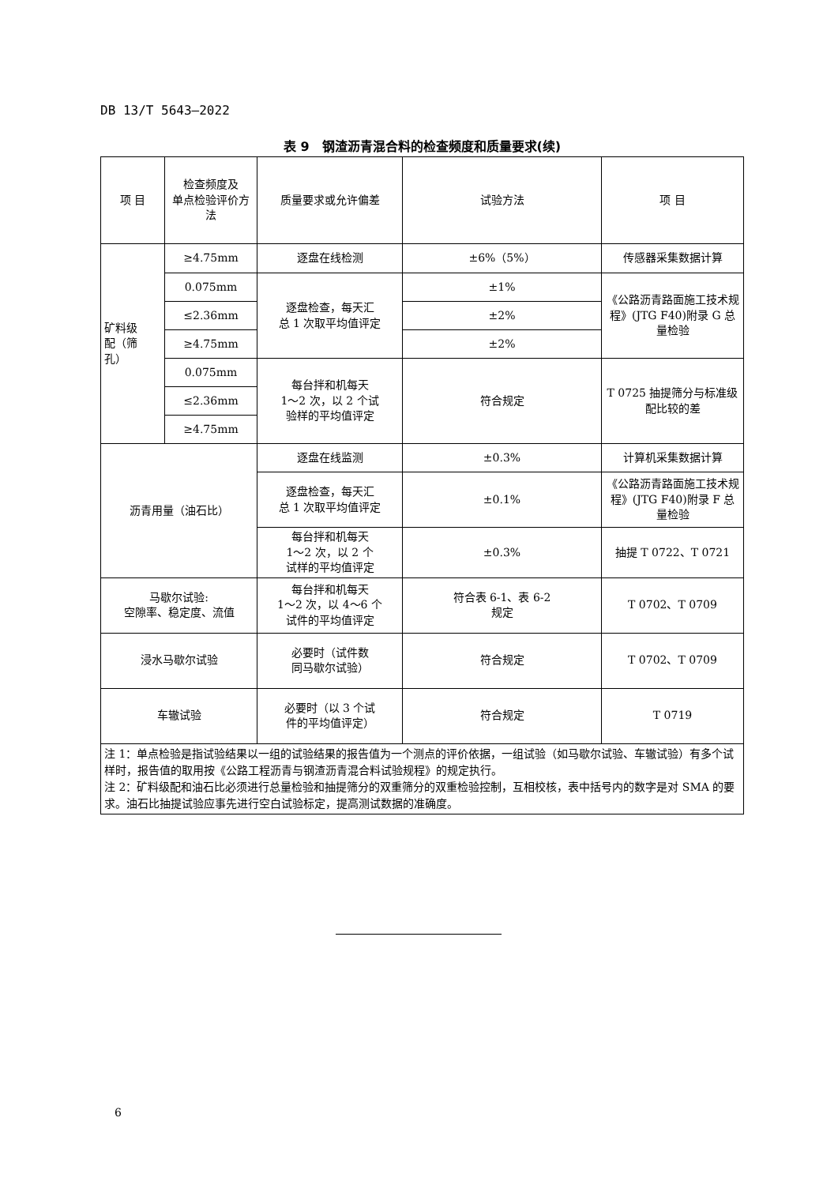DB 13/T 5643—2022
表 9　钢渣沥青混合料的检查频度和质量要求(续)
| 项 目 | 检查频度及 单点检验评价方法 | 质量要求或允许偏差 | 试验方法 | 项 目 |
| 矿料级 配（筛 孔） | ≥4.75mm | 逐盘在线检测 | ±6%（5%） | 传感器采集数据计算 |
| | 0.075mm | 逐盘检查，每天汇 总 1 次取平均值评定 | ±1% | 《公路沥青路面施工技术规程》(JTG F40)附录 G 总量检验 |
| | ≤2.36mm | | ±2% | |
| | ≥4.75mm | | ±2% | |
| | 0.075mm | 每台拌和机每天 1～2 次，以 2 个试 验样的平均值评定 | 符合规定 | T 0725 抽提筛分与标准级配比较的差 |
| | ≤2.36mm | | | |
| | ≥4.75mm | | | |
| 沥青用量（油石比） | | 逐盘在线监测 | ±0.3% | 计算机采集数据计算 |
| | | 逐盘检查，每天汇 总 1 次取平均值评定 | ±0.1% | 《公路沥青路面施工技术规程》(JTG F40)附录 F 总量检验 |
| | | 每台拌和机每天 1～2 次，以 2 个 试样的平均值评定 | ±0.3% | 抽提 T 0722、T 0721 |
| 马歇尔试验: 空隙率、稳定度、流值 | | 每台拌和机每天 1～2 次，以 4～6 个 试件的平均值评定 | 符合表 6-1、表 6-2 规定 | T 0702、T 0709 |
| 浸水马歇尔试验 | | 必要时（试件数 同马歇尔试验） | 符合规定 | T 0702、T 0709 |
| 车辙试验 | | 必要时（以 3 个试 件的平均值评定） | 符合规定 | T 0719 |
| 注 1：单点检验是指试验结果以一组的试验结果的报告值为一个测点的评价依据，一组试验（如马歇尔试验、车辙试验）有多个试样时，报告值的取用按《公路工程沥青与钢渣沥青混合料试验规程》的规定执行。 注 2：矿料级配和油石比必须进行总量检验和抽提筛分的双重筛分的双重检验控制，互相校核，表中括号内的数字是对 SMA 的要求。油石比抽提试验应事先进行空白试验标定，提高测试数据的准确度。 | | | | |
6